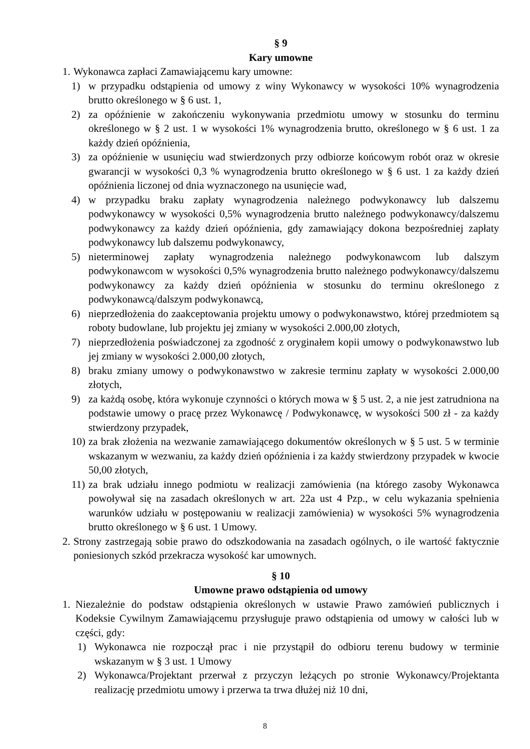§ 9
Kary umowne
1. Wykonawca zapłaci Zamawiającemu kary umowne:
1) w przypadku odstąpienia od umowy z winy Wykonawcy w wysokości 10% wynagrodzenia brutto określonego w § 6 ust. 1,
2) za opóźnienie w zakończeniu wykonywania przedmiotu umowy w stosunku do terminu określonego w § 2 ust. 1 w wysokości 1% wynagrodzenia brutto, określonego w § 6 ust. 1 za każdy dzień opóźnienia,
3) za opóźnienie w usunięciu wad stwierdzonych przy odbiorze końcowym robót oraz w okresie gwarancji w wysokości 0,3 % wynagrodzenia brutto określonego w § 6 ust. 1 za każdy dzień opóźnienia liczonej od dnia wyznaczonego na usunięcie wad,
4) w przypadku braku zapłaty wynagrodzenia należnego podwykonawcy lub dalszemu podwykonawcy w wysokości 0,5% wynagrodzenia brutto należnego podwykonawcy/dalszemu podwykonawcy za każdy dzień opóźnienia, gdy zamawiający dokona bezpośredniej zapłaty podwykonawcy lub dalszemu podwykonawcy,
5) nieterminowej zapłaty wynagrodzenia należnego podwykonawcom lub dalszym podwykonawcom w wysokości 0,5% wynagrodzenia brutto należnego podwykonawcy/dalszemu podwykonawcy za każdy dzień opóźnienia w stosunku do terminu określonego z podwykonawcą/dalszym podwykonawcą,
6) nieprzedłożenia do zaakceptowania projektu umowy o podwykonawstwo, której przedmiotem są roboty budowlane, lub projektu jej zmiany w wysokości 2.000,00 złotych,
7) nieprzedłożenia poświadczonej za zgodność z oryginałem kopii umowy o podwykonawstwo lub jej zmiany w wysokości 2.000,00 złotych,
8) braku zmiany umowy o podwykonawstwo w zakresie terminu zapłaty w wysokości 2.000,00 złotych,
9) za każdą osobę, która wykonuje czynności o których mowa w § 5 ust. 2, a nie jest zatrudniona na podstawie umowy o pracę przez Wykonawcę / Podwykonawcę, w wysokości 500 zł - za każdy stwierdzony przypadek,
10) za brak złożenia na wezwanie zamawiającego dokumentów określonych w § 5 ust. 5 w terminie wskazanym w wezwaniu, za każdy dzień opóźnienia i za każdy stwierdzony przypadek w kwocie 50,00 złotych,
11) za brak udziału innego podmiotu w realizacji zamówienia (na którego zasoby Wykonawca powoływał się na zasadach określonych w art. 22a ust 4 Pzp., w celu wykazania spełnienia warunków udziału w postępowaniu w realizacji zamówienia) w wysokości 5% wynagrodzenia brutto określonego w § 6 ust. 1 Umowy.
2. Strony zastrzegają sobie prawo do odszkodowania na zasadach ogólnych, o ile wartość faktycznie poniesionych szkód przekracza wysokość kar umownych.
§ 10
Umowne prawo odstąpienia od umowy
1. Niezależnie do podstaw odstąpienia określonych w ustawie Prawo zamówień publicznych i Kodeksie Cywilnym Zamawiającemu przysługuje prawo odstąpienia od umowy w całości lub w części, gdy:
1) Wykonawca nie rozpoczął prac i nie przystąpił do odbioru terenu budowy w terminie wskazanym w § 3 ust. 1 Umowy
2) Wykonawca/Projektant przerwał z przyczyn leżących po stronie Wykonawcy/Projektanta realizację przedmiotu umowy i przerwa ta trwa dłużej niż 10 dni,
8